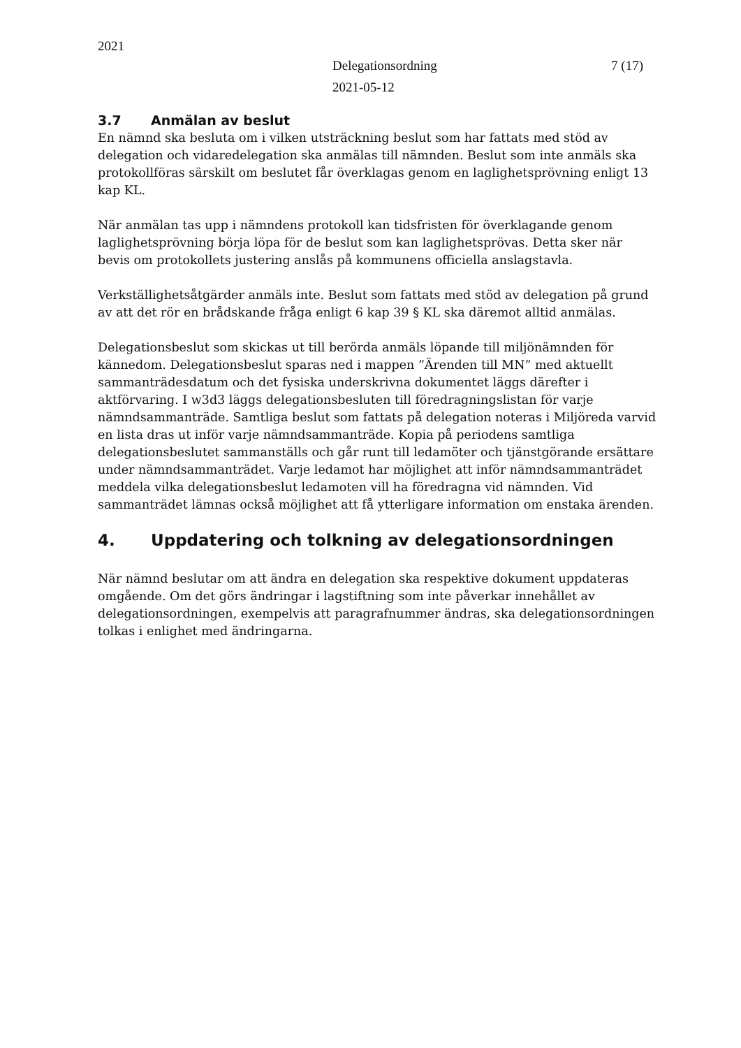2021
7 (17) Delegationsordning
2021-05-12
3.7 Anmälan av beslut
En nämnd ska besluta om i vilken utsträckning beslut som har fattats med stöd av delegation och vidaredelegation ska anmälas till nämnden. Beslut som inte anmäls ska protokollföras särskilt om beslutet får överklagas genom en laglighetsprövning enligt 13 kap KL.
När anmälan tas upp i nämndens protokoll kan tidsfristen för överklagande genom laglighetsprövning börja löpa för de beslut som kan laglighetsprövas. Detta sker när bevis om protokollets justering anslås på kommunens officiella anslagstavla.
Verkställighetsåtgärder anmäls inte. Beslut som fattats med stöd av delegation på grund av att det rör en brådskande fråga enligt 6 kap 39 § KL ska däremot alltid anmälas.
Delegationsbeslut som skickas ut till berörda anmäls löpande till miljönämnden för kännedom. Delegationsbeslut sparas ned i mappen ”Ärenden till MN” med aktuellt sammanträdesdatum och det fysiska underskrivna dokumentet läggs därefter i aktförvaring. I w3d3 läggs delegationsbesluten till föredragningslistan för varje nämndsammanträde. Samtliga beslut som fattats på delegation noteras i Miljöreda varvid en lista dras ut inför varje nämndsammanträde. Kopia på periodens samtliga delegationsbeslutet sammanställs och går runt till ledamöter och tjänstgörande ersättare under nämndsammanträdet. Varje ledamot har möjlighet att inför nämndsammanträdet meddela vilka delegationsbeslut ledamoten vill ha föredragna vid nämnden. Vid sammanträdet lämnas också möjlighet att få ytterligare information om enstaka ärenden.
4. Uppdatering och tolkning av delegationsordningen
När nämnd beslutar om att ändra en delegation ska respektive dokument uppdateras omgående. Om det görs ändringar i lagstiftning som inte påverkar innehållet av delegationsordningen, exempelvis att paragrafnummer ändras, ska delegationsordningen tolkas i enlighet med ändringarna.